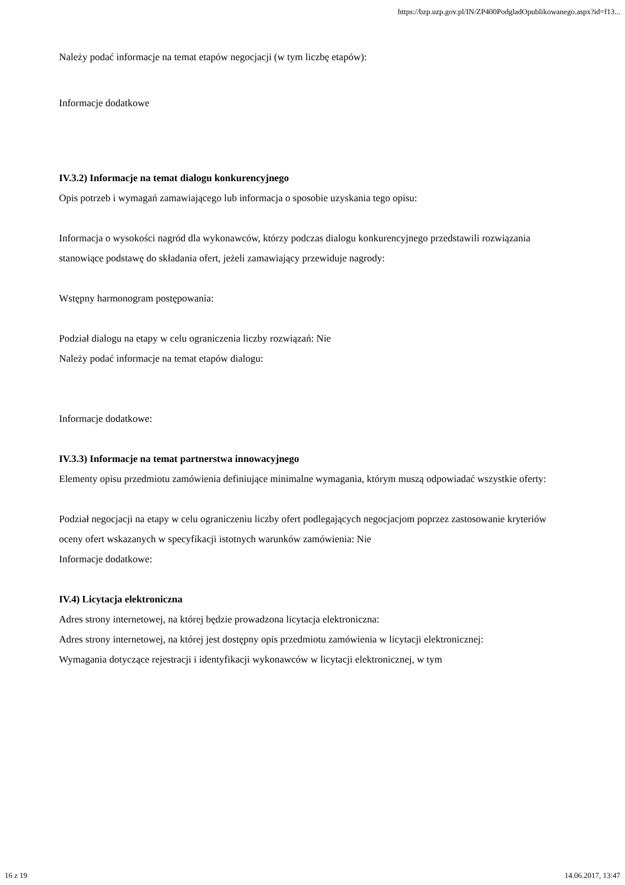https://bzp.uzp.gov.pl/IN/ZP400PodgladOpublikowanego.aspx?id=f13...
Należy podać informacje na temat etapów negocjacji (w tym liczbę etapów):
Informacje dodatkowe
IV.3.2) Informacje na temat dialogu konkurencyjnego
Opis potrzeb i wymagań zamawiającego lub informacja o sposobie uzyskania tego opisu:
Informacja o wysokości nagród dla wykonawców, którzy podczas dialogu konkurencyjnego przedstawili rozwiązania stanowiące podstawę do składania ofert, jeżeli zamawiający przewiduje nagrody:
Wstępny harmonogram postępowania:
Podział dialogu na etapy w celu ograniczenia liczby rozwiązań: Nie
Należy podać informacje na temat etapów dialogu:
Informacje dodatkowe:
IV.3.3) Informacje na temat partnerstwa innowacyjnego
Elementy opisu przedmiotu zamówienia definiujące minimalne wymagania, którym muszą odpowiadać wszystkie oferty:
Podział negocjacji na etapy w celu ograniczeniu liczby ofert podlegających negocjacjom poprzez zastosowanie kryteriów oceny ofert wskazanych w specyfikacji istotnych warunków zamówienia: Nie
Informacje dodatkowe:
IV.4) Licytacja elektroniczna
Adres strony internetowej, na której będzie prowadzona licytacja elektroniczna:
Adres strony internetowej, na której jest dostępny opis przedmiotu zamówienia w licytacji elektronicznej:
Wymagania dotyczące rejestracji i identyfikacji wykonawców w licytacji elektronicznej, w tym
16 z 19 14.06.2017, 13:47